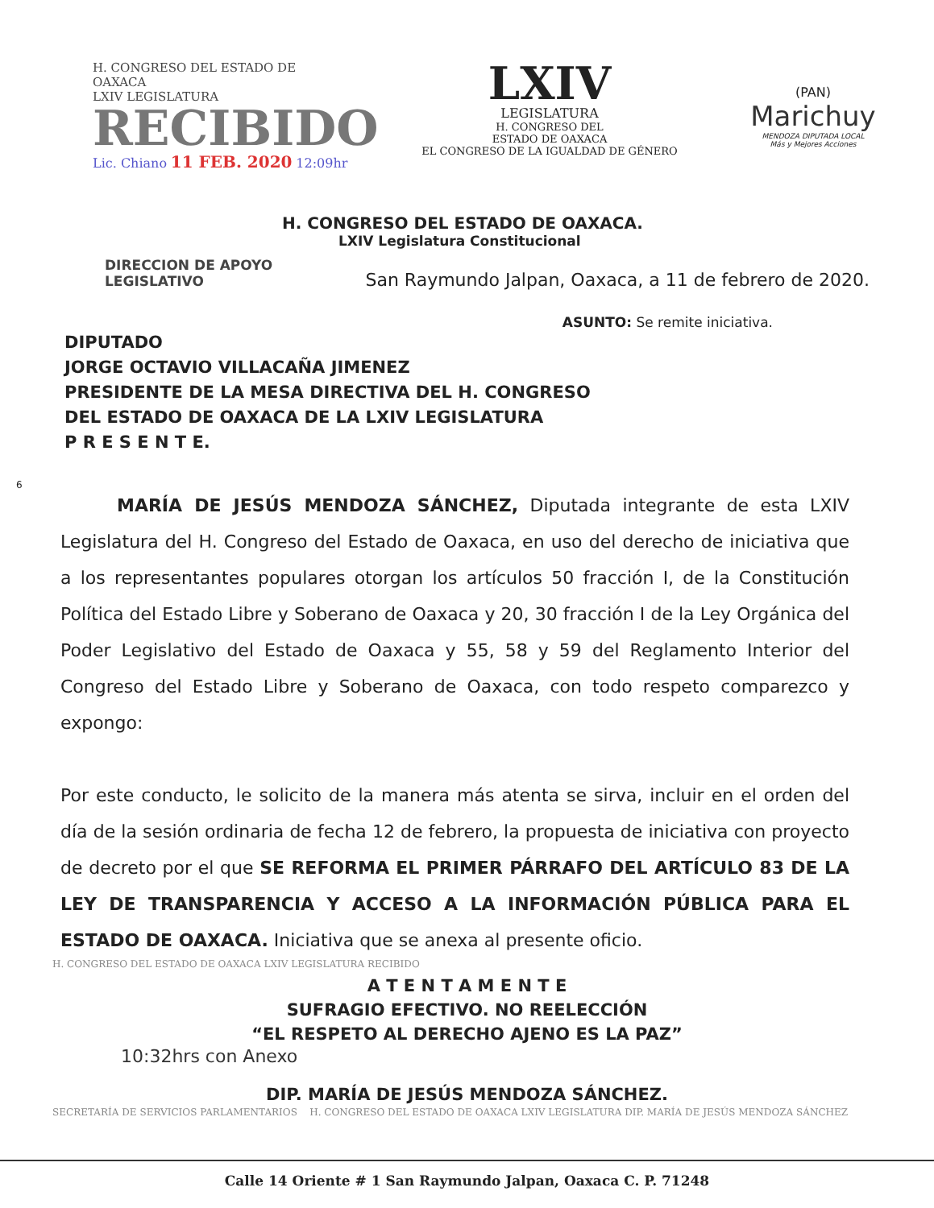H. CONGRESO DEL ESTADO DE OAXACA
LXIV LEGISLATURA
RECIBIDO
Lic. Chiano 11 FEB. 2020 12:09hr
LXIV
LEGISLATURA
H. CONGRESO DEL
ESTADO DE OAXACA
EL CONGRESO DE LA IGUALDAD DE GÉNERO
(PAN)
Marichuy
MENDOZA DIPUTADA LOCAL
Más y Mejores Acciones
H. CONGRESO DEL ESTADO DE OAXACA.
LXIV Legislatura Constitucional
DIRECCION DE APOYO
LEGISLATIVO
San Raymundo Jalpan, Oaxaca, a 11 de febrero de 2020.
ASUNTO: Se remite iniciativa.
DIPUTADO
JORGE OCTAVIO VILLACAÑA JIMENEZ
PRESIDENTE DE LA MESA DIRECTIVA DEL H. CONGRESO
DEL ESTADO DE OAXACA DE LA LXIV LEGISLATURA
P R E S E N T E.
6
MARÍA DE JESÚS MENDOZA SÁNCHEZ, Diputada integrante de esta LXIV Legislatura del H. Congreso del Estado de Oaxaca, en uso del derecho de iniciativa que a los representantes populares otorgan los artículos 50 fracción I, de la Constitución Política del Estado Libre y Soberano de Oaxaca y 20, 30 fracción I de la Ley Orgánica del Poder Legislativo del Estado de Oaxaca y 55, 58 y 59 del Reglamento Interior del Congreso del Estado Libre y Soberano de Oaxaca, con todo respeto comparezco y expongo:
Por este conducto, le solicito de la manera más atenta se sirva, incluir en el orden del día de la sesión ordinaria de fecha 12 de febrero, la propuesta de iniciativa con proyecto de decreto por el que SE REFORMA EL PRIMER PÁRRAFO DEL ARTÍCULO 83 DE LA LEY DE TRANSPARENCIA Y ACCESO A LA INFORMACIÓN PÚBLICA PARA EL ESTADO DE OAXACA. Iniciativa que se anexa al presente oficio.
H. CONGRESO DEL ESTADO DE OAXACA LXIV LEGISLATURA RECIBIDO
A T E N T A M E N T E
SUFRAGIO EFECTIVO. NO REELECCIÓN
“EL RESPETO AL DERECHO AJENO ES LA PAZ”
10:32hrs con Anexo
DIP. MARÍA DE JESÚS MENDOZA SÁNCHEZ.
SECRETARÍA DE SERVICIOS PARLAMENTARIOS H. CONGRESO DEL ESTADO DE OAXACA LXIV LEGISLATURA DIP. MARÍA DE JESÚS MENDOZA SÁNCHEZ
Calle 14 Oriente # 1 San Raymundo Jalpan, Oaxaca C. P. 71248